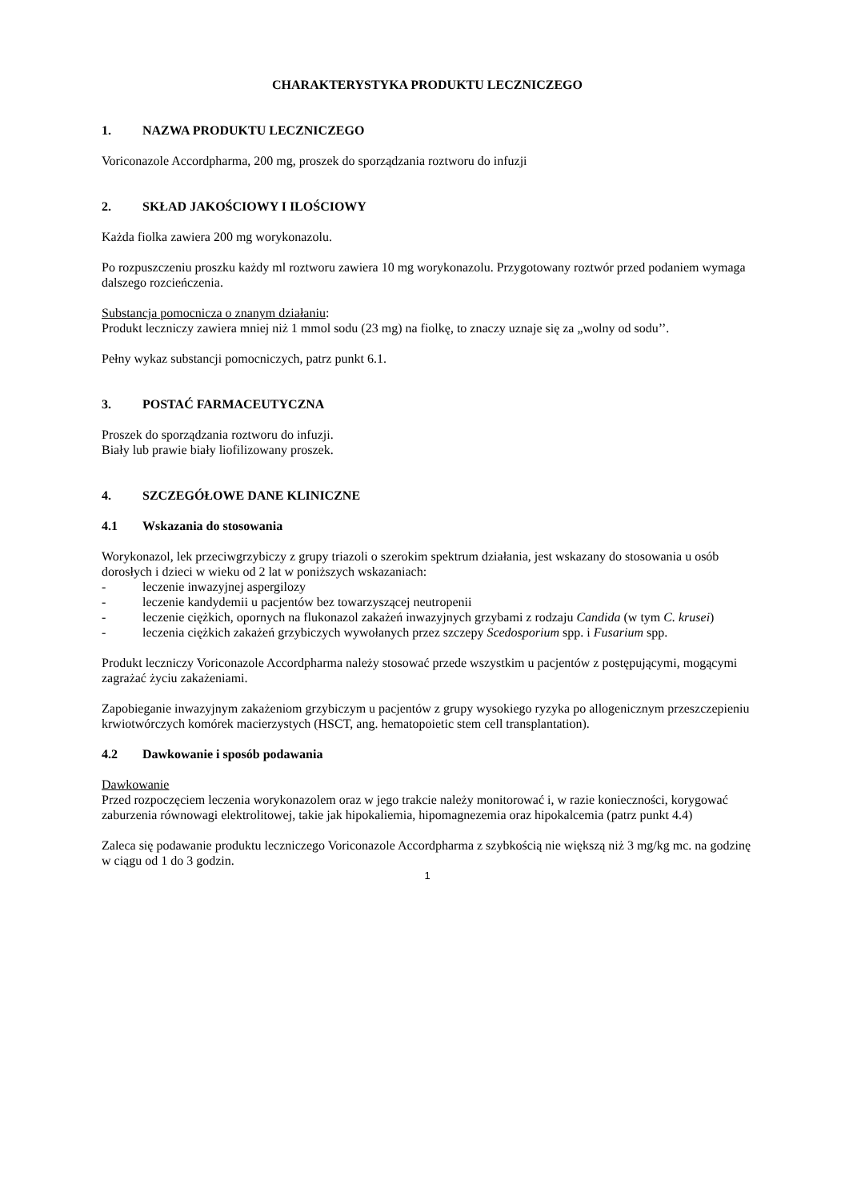CHARAKTERYSTYKA PRODUKTU LECZNICZEGO
1. NAZWA PRODUKTU LECZNICZEGO
Voriconazole Accordpharma, 200 mg, proszek do sporządzania roztworu do infuzji
2. SKŁAD JAKOŚCIOWY I ILOŚCIOWY
Każda fiolka zawiera 200 mg worykonazolu.
Po rozpuszczeniu proszku każdy ml roztworu zawiera 10 mg worykonazolu. Przygotowany roztwór przed podaniem wymaga dalszego rozcieńczenia.
Substancja pomocnicza o znanym działaniu:
Produkt leczniczy zawiera mniej niż 1 mmol sodu (23 mg) na fiolkę, to znaczy uznaje się za „wolny od sodu’’.
Pełny wykaz substancji pomocniczych, patrz punkt 6.1.
3. POSTAĆ FARMACEUTYCZNA
Proszek do sporządzania roztworu do infuzji.
Biały lub prawie biały liofilizowany proszek.
4. SZCZEGÓŁOWE DANE KLINICZNE
4.1 Wskazania do stosowania
Worykonazol, lek przeciwgrzybiczy z grupy triazoli o szerokim spektrum działania, jest wskazany do stosowania u osób dorosłych i dzieci w wieku od 2 lat w poniższych wskazaniach:
- leczenie inwazyjnej aspergilozy
- leczenie kandydemii u pacjentów bez towarzyszącej neutropenii
- leczenie ciężkich, opornych na flukonazol zakażeń inwazyjnych grzybami z rodzaju Candida (w tym C. krusei)
- leczenia ciężkich zakażeń grzybiczych wywołanych przez szczepy Scedosporium spp. i Fusarium spp.
Produkt leczniczy Voriconazole Accordpharma należy stosować przede wszystkim u pacjentów z postępującymi, mogącymi zagrażać życiu zakażeniami.
Zapobieganie inwazyjnym zakażeniom grzybiczym u pacjentów z grupy wysokiego ryzyka po allogenicznym przeszczepieniu krwiotwórczych komórek macierzystych (HSCT, ang. hematopoietic stem cell transplantation).
4.2 Dawkowanie i sposób podawania
Dawkowanie
Przed rozpoczęciem leczenia worykonazolem oraz w jego trakcie należy monitorować i, w razie konieczności, korygować zaburzenia równowagi elektrolitowej, takie jak hipokaliemia, hipomagnezemia oraz hipokalcemia (patrz punkt 4.4)
Zaleca się podawanie produktu leczniczego Voriconazole Accordpharma z szybkością nie większą niż 3 mg/kg mc. na godzinę w ciągu od 1 do 3 godzin.
1